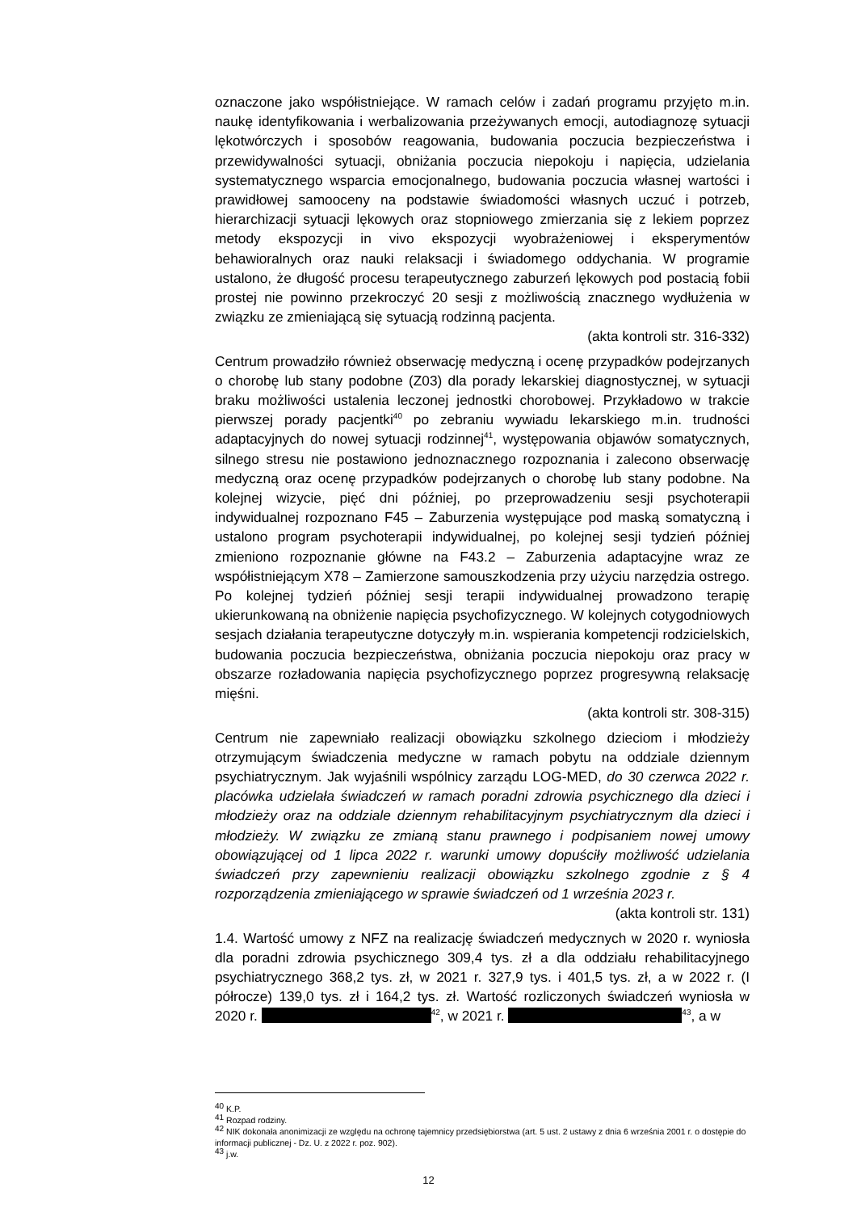oznaczone jako współistniejące. W ramach celów i zadań programu przyjęto m.in. naukę identyfikowania i werbalizowania przeżywanych emocji, autodiagnozę sytuacji lękotwórczych i sposobów reagowania, budowania poczucia bezpieczeństwa i przewidywalności sytuacji, obniżania poczucia niepokoju i napięcia, udzielania systematycznego wsparcia emocjonalnego, budowania poczucia własnej wartości i prawidłowej samooceny na podstawie świadomości własnych uczuć i potrzeb, hierarchizacji sytuacji lękowych oraz stopniowego zmierzania się z lekiem poprzez metody ekspozycji in vivo ekspozycji wyobrażeniowej i eksperymentów behawioralnych oraz nauki relaksacji i świadomego oddychania. W programie ustalono, że długość procesu terapeutycznego zaburzeń lękowych pod postacią fobii prostej nie powinno przekroczyć 20 sesji z możliwością znacznego wydłużenia w związku ze zmieniającą się sytuacją rodzinną pacjenta.
(akta kontroli str. 316-332)
Centrum prowadziło również obserwację medyczną i ocenę przypadków podejrzanych o chorobę lub stany podobne (Z03) dla porady lekarskiej diagnostycznej, w sytuacji braku możliwości ustalenia leczonej jednostki chorobowej. Przykładowo w trakcie pierwszej porady pacjentki<sup>40</sup> po zebraniu wywiadu lekarskiego m.in. trudności adaptacyjnych do nowej sytuacji rodzinnej<sup>41</sup>, występowania objawów somatycznych, silnego stresu nie postawiono jednoznacznego rozpoznania i zalecono obserwację medyczną oraz ocenę przypadków podejrzanych o chorobę lub stany podobne. Na kolejnej wizycie, pięć dni później, po przeprowadzeniu sesji psychoterapii indywidualnej rozpoznano F45 – Zaburzenia występujące pod maską somatyczną i ustalono program psychoterapii indywidualnej, po kolejnej sesji tydzień później zmieniono rozpoznanie główne na F43.2 – Zaburzenia adaptacyjne wraz ze współistniejącym X78 – Zamierzone samouszkodzenia przy użyciu narzędzia ostrego. Po kolejnej tydzień później sesji terapii indywidualnej prowadzono terapię ukierunkowaną na obniżenie napięcia psychofizycznego. W kolejnych cotygodniowych sesjach działania terapeutyczne dotyczyły m.in. wspierania kompetencji rodzicielskich, budowania poczucia bezpieczeństwa, obniżania poczucia niepokoju oraz pracy w obszarze rozładowania napięcia psychofizycznego poprzez progresywną relaksację mięśni.
(akta kontroli str. 308-315)
Centrum nie zapewniało realizacji obowiązku szkolnego dzieciom i młodzieży otrzymującym świadczenia medyczne w ramach pobytu na oddziale dziennym psychiatrycznym. Jak wyjaśnili wspólnicy zarządu LOG-MED, do 30 czerwca 2022 r. placówka udzielała świadczeń w ramach poradni zdrowia psychicznego dla dzieci i młodzieży oraz na oddziale dziennym rehabilitacyjnym psychiatrycznym dla dzieci i młodzieży. W związku ze zmianą stanu prawnego i podpisaniem nowej umowy obowiązującej od 1 lipca 2022 r. warunki umowy dopuściły możliwość udzielania świadczeń przy zapewnieniu realizacji obowiązku szkolnego zgodnie z § 4 rozporządzenia zmieniającego w sprawie świadczeń od 1 września 2023 r.
(akta kontroli str. 131)
1.4. Wartość umowy z NFZ na realizację świadczeń medycznych w 2020 r. wyniosła dla poradni zdrowia psychicznego 309,4 tys. zł a dla oddziału rehabilitacyjnego psychiatrycznego 368,2 tys. zł, w 2021 r. 327,9 tys. i 401,5 tys. zł, a w 2022 r. (I półrocze) 139,0 tys. zł i 164,2 tys. zł. Wartość rozliczonych świadczeń wyniosła w 2020 r. <sup>42</sup>, w 2021 r. <sup>43</sup>, a w
<sup>40</sup> K.P.
<sup>41</sup> Rozpad rodziny.
<sup>42</sup> NIK dokonała anonimizacji ze względu na ochronę tajemnicy przedsiębiorstwa (art. 5 ust. 2 ustawy z dnia 6 września 2001 r. o dostępie do informacji publicznej - Dz. U. z 2022 r. poz. 902).
<sup>43</sup> j.w.
12